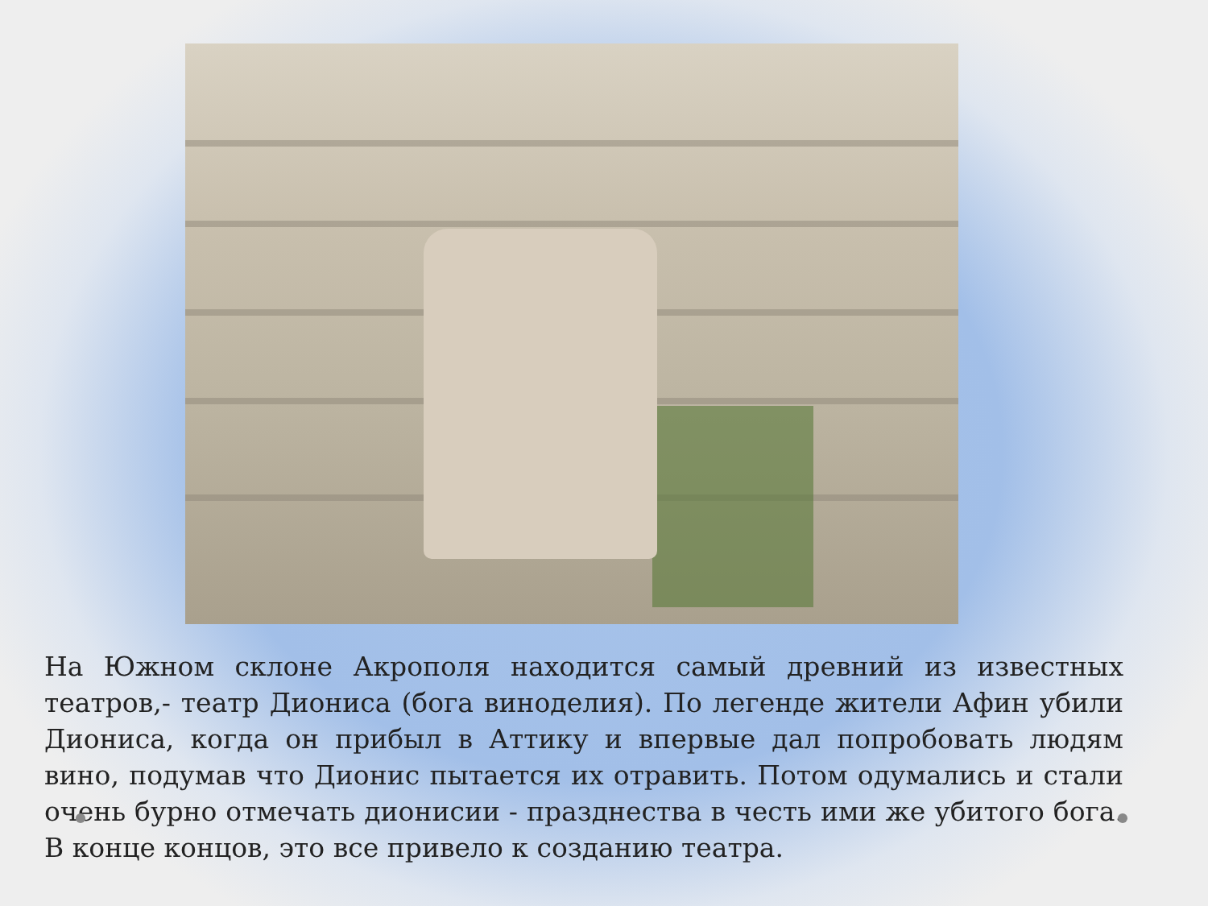На Южном склоне Акрополя находится самый древний из известных театров,- театр Диониса (бога виноделия). По легенде жители Афин убили Диониса, когда он прибыл в Аттику и впервые дал попробовать людям вино, подумав что Дионис пытается их отравить. Потом одумались и стали очень бурно отмечать дионисии - празднества в честь ими же убитого бога. В конце концов, это все привело к созданию театра.